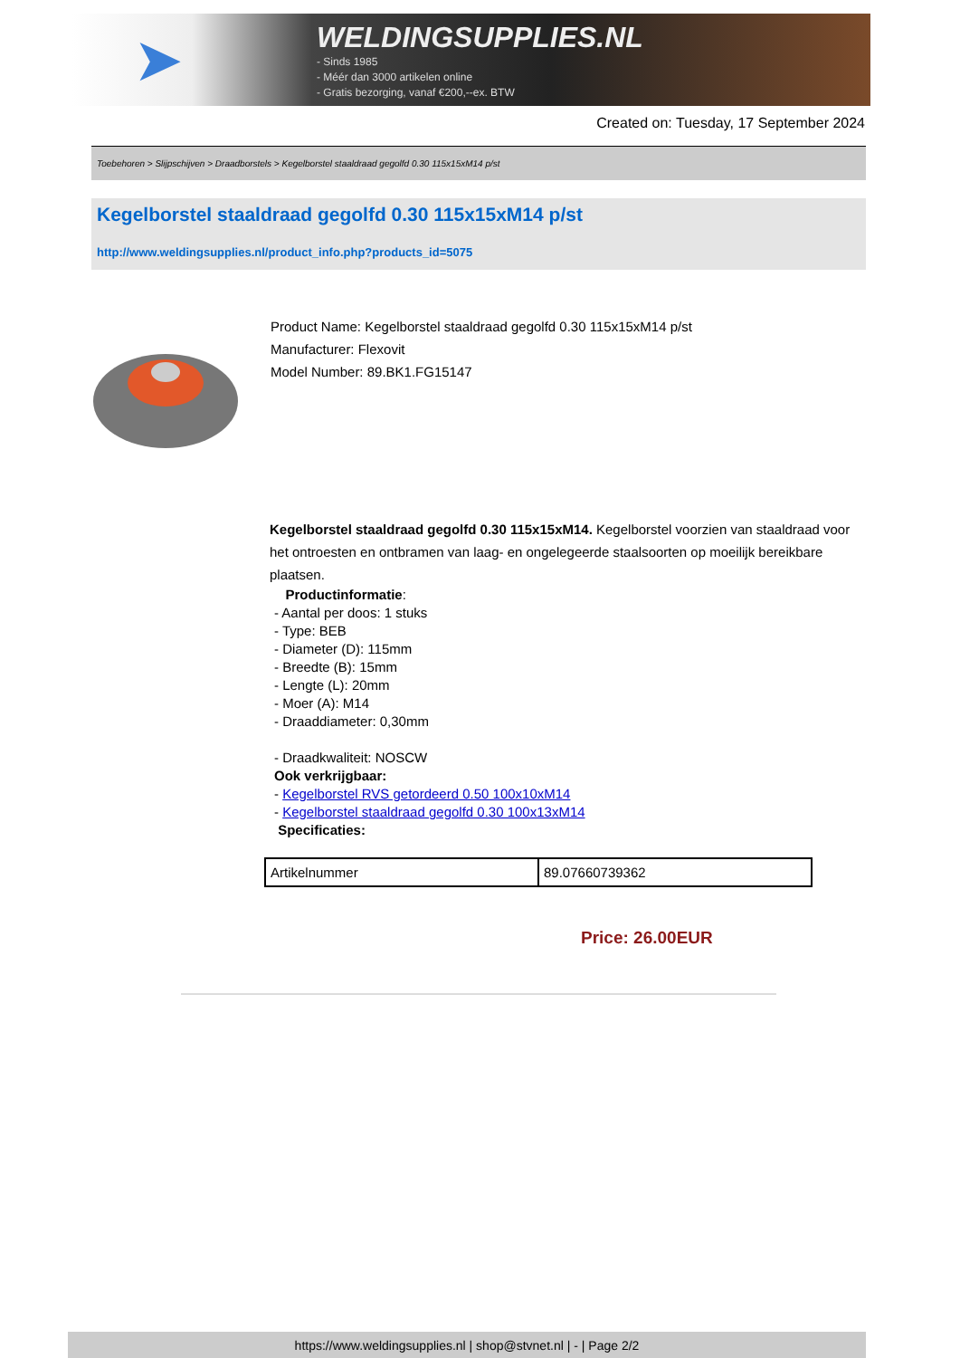➤
WELDINGSUPPLIES.NL
- Sinds 1985
- Méér dan 3000 artikelen online
- Gratis bezorging, vanaf €200,--ex. BTW
Created on: Tuesday, 17 September 2024
Toebehoren > Slijpschijven > Draadborstels > Kegelborstel staaldraad gegolfd 0.30 115x15xM14 p/st
Kegelborstel staaldraad gegolfd 0.30 115x15xM14 p/st
http://www.weldingsupplies.nl/product_info.php?products_id=5075
Product Name: Kegelborstel staaldraad gegolfd 0.30 115x15xM14 p/st
Manufacturer: Flexovit
Model Number: 89.BK1.FG15147
Kegelborstel staaldraad gegolfd 0.30 115x15xM14. Kegelborstel voorzien van staaldraad voor het ontroesten en ontbramen van laag- en ongelegeerde staalsoorten op moeilijk bereikbare plaatsen.
Productinformatie:
- Aantal per doos: 1 stuks
- Type: BEB
- Diameter (D): 115mm
- Breedte (B): 15mm
- Lengte (L): 20mm
- Moer (A): M14
- Draaddiameter: 0,30mm
- Draadkwaliteit: NOSCW
Ook verkrijgbaar:
- Kegelborstel RVS getordeerd 0.50 100x10xM14
- Kegelborstel staaldraad gegolfd 0.30 100x13xM14
Specificaties:
| Artikelnummer | 89.07660739362 |
Price: 26.00EUR
https://www.weldingsupplies.nl | shop@stvnet.nl | - | Page 2/2